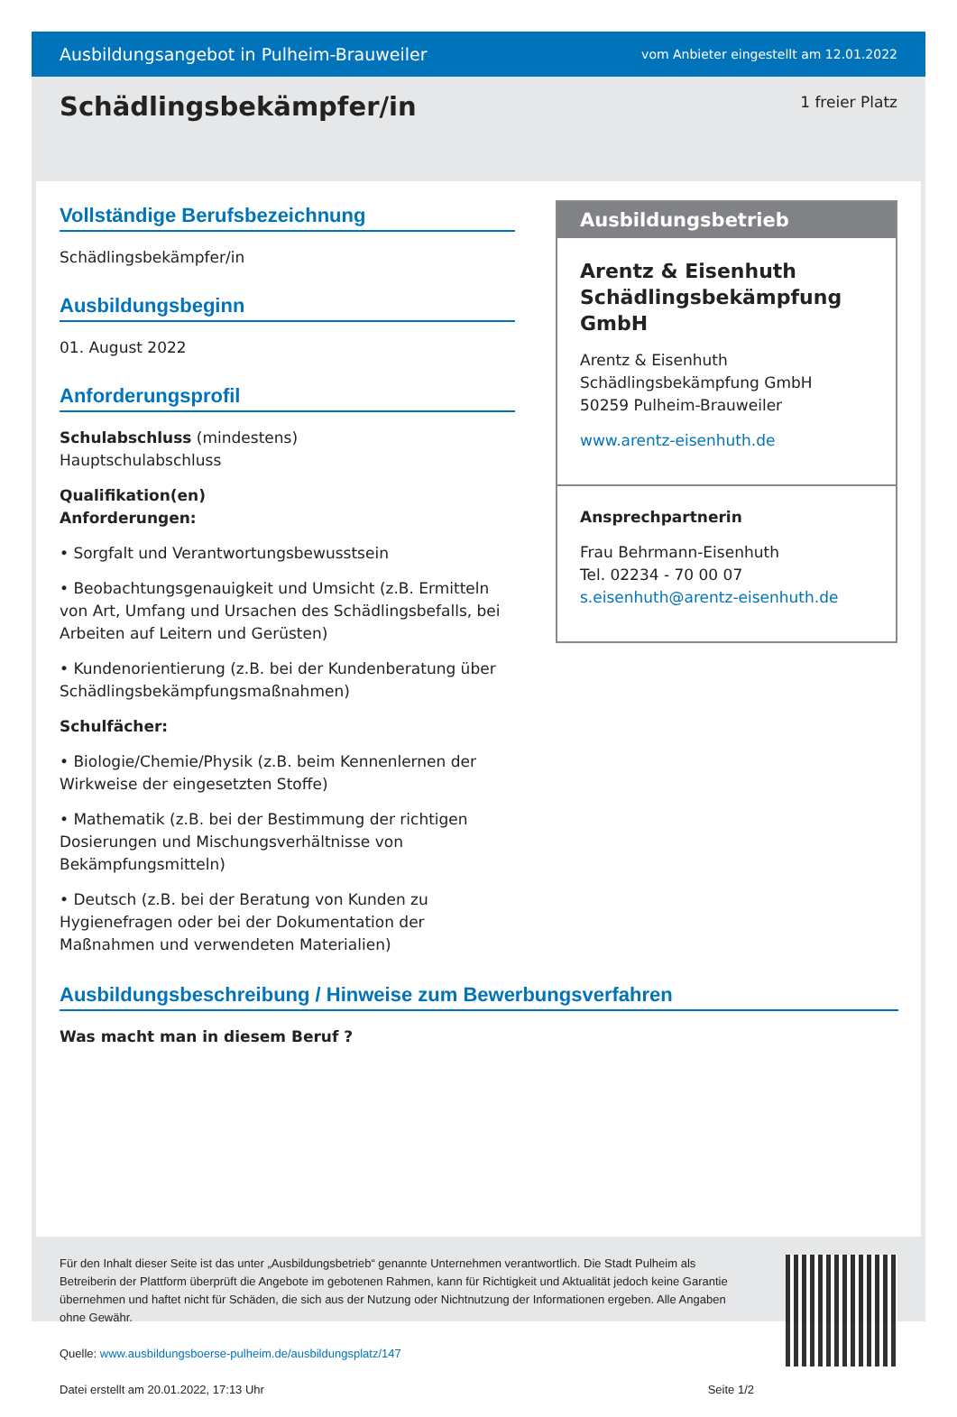Ausbildungsangebot in Pulheim-Brauweiler vom Anbieter eingestellt am 12.01.2022
Schädlingsbekämpfer/in
1 freier Platz
Vollständige Berufsbezeichnung
Schädlingsbekämpfer/in
Ausbildungsbeginn
01. August 2022
Anforderungsprofil
Schulabschluss (mindestens)
Hauptschulabschluss
Qualifikation(en)
Anforderungen:
• Sorgfalt und Verantwortungsbewusstsein
• Beobachtungsgenauigkeit und Umsicht (z.B. Ermitteln von Art, Umfang und Ursachen des Schädlingsbefalls, bei Arbeiten auf Leitern und Gerüsten)
• Kundenorientierung (z.B. bei der Kundenberatung über Schädlingsbekämpfungsmaßnahmen)
Schulfächer:
• Biologie/Chemie/Physik (z.B. beim Kennenlernen der Wirkweise der eingesetzten Stoffe)
• Mathematik (z.B. bei der Bestimmung der richtigen Dosierungen und Mischungsverhältnisse von Bekämpfungsmitteln)
• Deutsch (z.B. bei der Beratung von Kunden zu Hygienefragen oder bei der Dokumentation der Maßnahmen und verwendeten Materialien)
Ausbildungsbeschreibung / Hinweise zum Bewerbungsverfahren
Was macht man in diesem Beruf ?
Ausbildungsbetrieb
Arentz & Eisenhuth Schädlingsbekämpfung GmbH
Arentz & Eisenhuth
Schädlingsbekämpfung GmbH
50259 Pulheim-Brauweiler
www.arentz-eisenhuth.de
Ansprechpartnerin
Frau Behrmann-Eisenhuth
Tel. 02234 - 70 00 07
s.eisenhuth@arentz-eisenhuth.de
Für den Inhalt dieser Seite ist das unter „Ausbildungsbetrieb“ genannte Unternehmen verantwortlich. Die Stadt Pulheim als Betreiberin der Plattform überprüft die Angebote im gebotenen Rahmen, kann für Richtigkeit und Aktualität jedoch keine Garantie übernehmen und haftet nicht für Schäden, die sich aus der Nutzung oder Nichtnutzung der Informationen ergeben. Alle Angaben ohne Gewähr.
Quelle: www.ausbildungsboerse-pulheim.de/ausbildungsplatz/147
Datei erstellt am 20.01.2022, 17:13 Uhr Seite 1/2